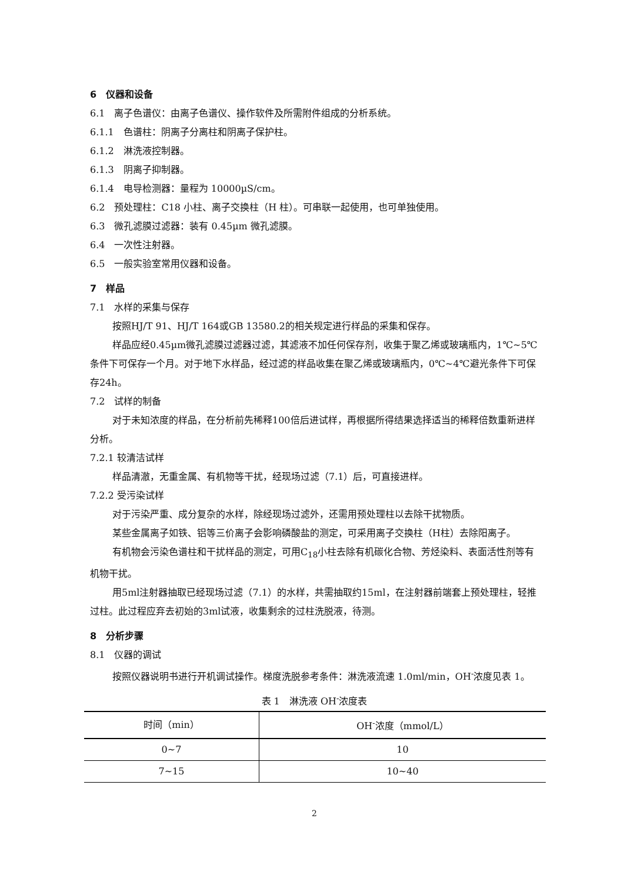6　仪器和设备
6.1　离子色谱仪：由离子色谱仪、操作软件及所需附件组成的分析系统。
6.1.1　色谱柱：阴离子分离柱和阴离子保护柱。
6.1.2　淋洗液控制器。
6.1.3　阴离子抑制器。
6.1.4　电导检测器：量程为 10000µS/cm。
6.2　预处理柱：C18 小柱、离子交换柱（H 柱）。可串联一起使用，也可单独使用。
6.3　微孔滤膜过滤器：装有 0.45µm 微孔滤膜。
6.4　一次性注射器。
6.5　一般实验室常用仪器和设备。
7　样品
7.1　水样的采集与保存
按照HJ/T 91、HJ/T 164或GB 13580.2的相关规定进行样品的采集和保存。
样品应经0.45µm微孔滤膜过滤器过滤，其滤液不加任何保存剂，收集于聚乙烯或玻璃瓶内，1℃~5℃条件下可保存一个月。对于地下水样品，经过滤的样品收集在聚乙烯或玻璃瓶内，0℃~4℃避光条件下可保存24h。
7.2　试样的制备
对于未知浓度的样品，在分析前先稀释100倍后进试样，再根据所得结果选择适当的稀释倍数重新进样分析。
7.2.1 较清洁试样
样品清澈，无重金属、有机物等干扰，经现场过滤（7.1）后，可直接进样。
7.2.2 受污染试样
对于污染严重、成分复杂的水样，除经现场过滤外，还需用预处理柱以去除干扰物质。
某些金属离子如铁、铝等三价离子会影响磷酸盐的测定，可采用离子交换柱（H柱）去除阳离子。
有机物会污染色谱柱和干扰样品的测定，可用C<sub>18</sub>小柱去除有机碳化合物、芳烃染料、表面活性剂等有机物干扰。
用5ml注射器抽取已经现场过滤（7.1）的水样，共需抽取约15ml，在注射器前端套上预处理柱，轻推过柱。此过程应弃去初始的3ml试液，收集剩余的过柱洗脱液，待测。
8　分析步骤
8.1　仪器的调试
按照仪器说明书进行开机调试操作。梯度洗脱参考条件：淋洗液流速 1.0ml/min，OH<sup>-</sup>浓度见表 1。
表 1　淋洗液 OH<sup>-</sup>浓度表
| 时间（min） | OH<sup>-</sup>浓度（mmol/L） |
| --- | --- |
| 0~7 | 10 |
| 7~15 | 10~40 |
2